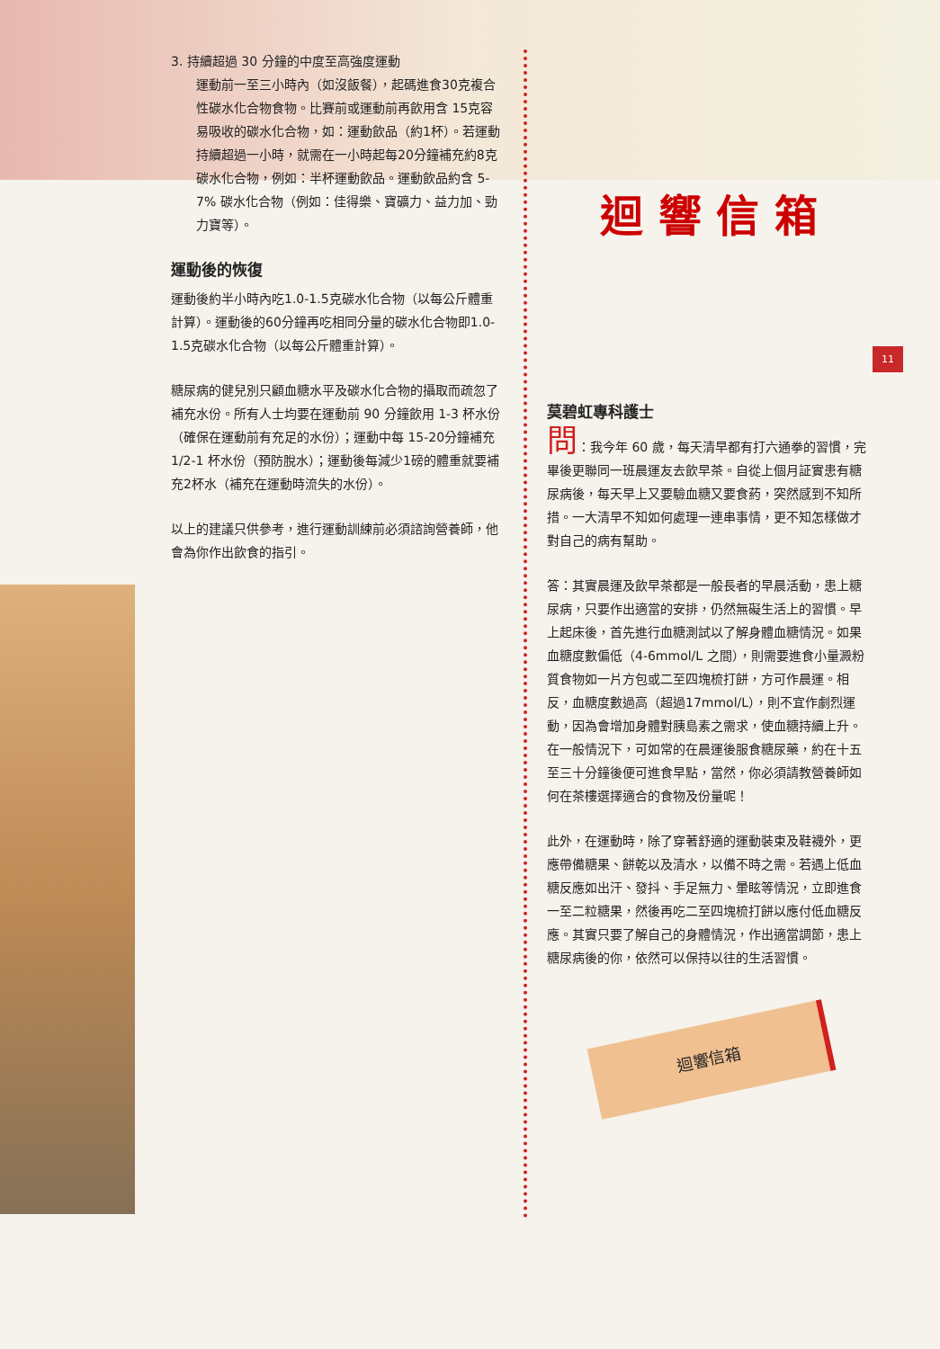11
3. 持續超過 30 分鐘的中度至高強度運動
運動前一至三小時內（如沒飯餐），起碼進食30克複合性碳水化合物食物。比賽前或運動前再飲用含 15克容易吸收的碳水化合物，如：運動飲品（約1杯）。若運動持續超過一小時，就需在一小時起每20分鐘補充約8克碳水化合物，例如：半杯運動飲品。運動飲品約含 5-7% 碳水化合物（例如：佳得樂、寶礦力、益力加、勁力寶等）。
運動後的恢復
運動後約半小時內吃1.0-1.5克碳水化合物（以每公斤體重計算）。運動後的60分鐘再吃相同分量的碳水化合物即1.0-1.5克碳水化合物（以每公斤體重計算）。
糖尿病的健兒別只顧血糖水平及碳水化合物的攝取而疏忽了補充水份。所有人士均要在運動前 90 分鐘飲用 1-3 杯水份（確保在運動前有充足的水份）；運動中每 15-20分鐘補充1/2-1 杯水份（預防脫水）；運動後每減少1磅的體重就要補充2杯水（補充在運動時流失的水份）。
以上的建議只供參考，進行運動訓練前必須諮詢營養師，他會為你作出飲食的指引。
迴 響 信 箱
莫碧虹專科護士
問：我今年 60 歲，每天清早都有打六通拳的習慣，完畢後更聯同一班晨運友去飲早茶。自從上個月証實患有糖尿病後，每天早上又要驗血糖又要食葯，突然感到不知所措。一大清早不知如何處理一連串事情，更不知怎樣做才對自己的病有幫助。
答：其實晨運及飲早茶都是一般長者的早晨活動，患上糖尿病，只要作出適當的安排，仍然無礙生活上的習慣。早上起床後，首先進行血糖測試以了解身體血糖情況。如果血糖度數偏低（4-6mmol/L 之間），則需要進食小量澱粉質食物如一片方包或二至四塊梳打餅，方可作晨運。相反，血糖度數過高（超過17mmol/L），則不宜作劇烈運動，因為會增加身體對胰島素之需求，使血糖持續上升。在一般情況下，可如常的在晨運後服食糖尿藥，約在十五至三十分鐘後便可進食早點，當然，你必須請教營養師如何在茶樓選擇適合的食物及份量呢！
此外，在運動時，除了穿著舒適的運動裝束及鞋襪外，更應帶備糖果、餅乾以及清水，以備不時之需。若遇上低血糖反應如出汗、發抖、手足無力、暈眩等情況，立即進食一至二粒糖果，然後再吃二至四塊梳打餅以應付低血糖反應。其實只要了解自己的身體情況，作出適當調節，患上糖尿病後的你，依然可以保持以往的生活習慣。
迴響信箱